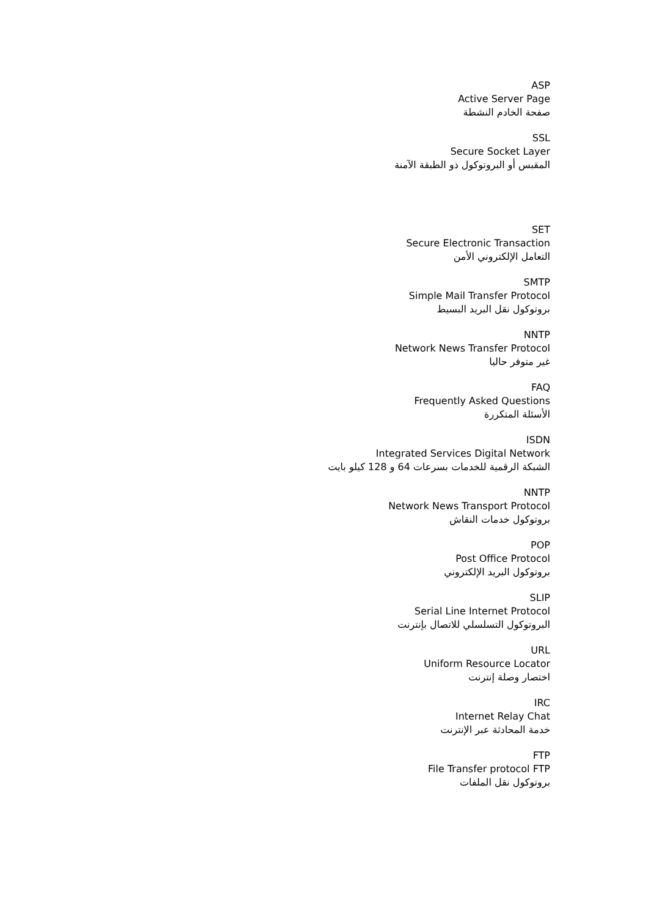ASP
Active Server Page
صفحة الخادم النشطة
SSL
Secure Socket Layer
المقبس أو البروتوكول ذو الطبقة الآمنة
SET
Secure Electronic Transaction
التعامل الإلكتروني الأمن
SMTP
Simple Mail Transfer Protocol
بروتوكول نقل البريد البسيط
NNTP
Network News Transfer Protocol
غير متوفر حاليا
FAQ
Frequently Asked Questions
الأسئلة المتكررة
ISDN
Integrated Services Digital Network
الشبكة الرقمية للخدمات بسرعات 64 و 128 كيلو بايت
NNTP
Network News Transport Protocol
بروتوكول خدمات النقاش
POP
Post Office Protocol
بروتوكول البريد الإلكتروني
SLIP
Serial Line Internet Protocol
البروتوكول التسلسلي للاتصال بإنترنت
URL
Uniform Resource Locator
اختصار وصلة إنترنت
IRC
Internet Relay Chat
خدمة المحادثة عبر الإنترنت
FTP
File Transfer protocol FTP
بروتوكول نقل الملفات